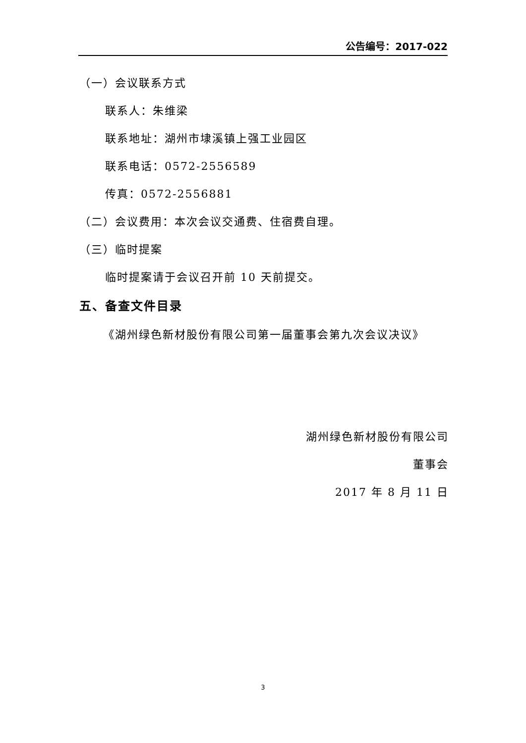公告编号：2017-022
（一）会议联系方式
联系人：朱维梁
联系地址：湖州市埭溪镇上强工业园区
联系电话：0572-2556589
传真：0572-2556881
（二）会议费用：本次会议交通费、住宿费自理。
（三）临时提案
临时提案请于会议召开前 10 天前提交。
五、备查文件目录
《湖州绿色新材股份有限公司第一届董事会第九次会议决议》
湖州绿色新材股份有限公司
董事会
2017 年 8 月 11 日
3